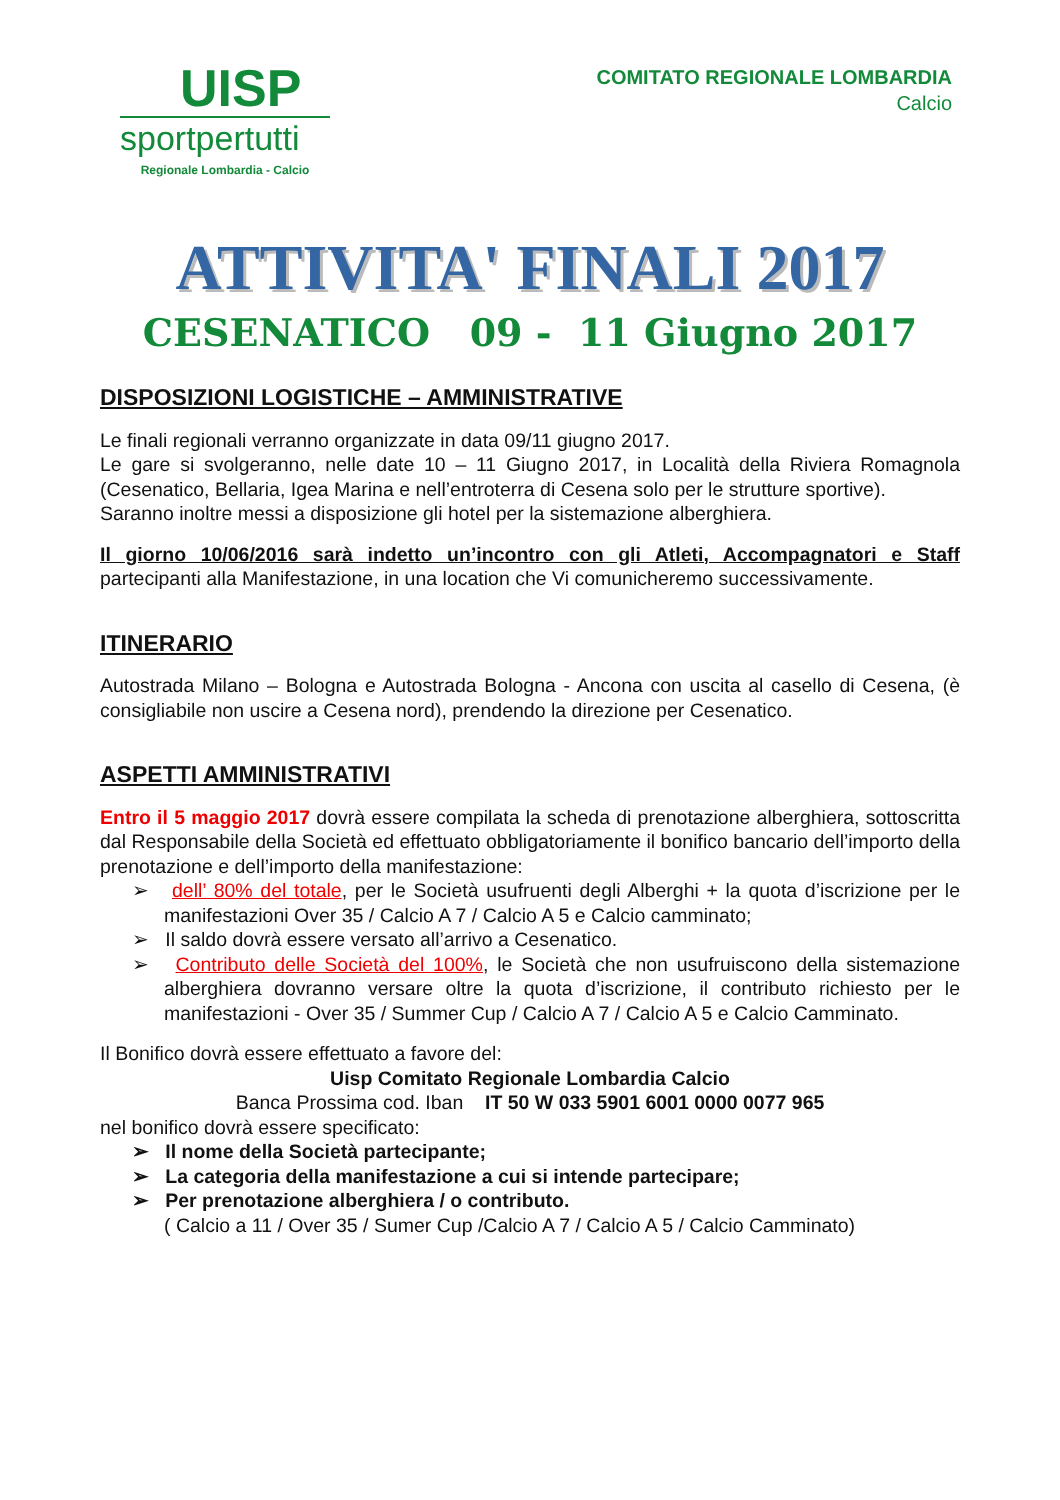UISP
sportpertutti
Regionale Lombardia - Calcio
COMITATO REGIONALE LOMBARDIA
Calcio
ATTIVITA' FINALI 2017
CESENATICO 09 - 11 Giugno 2017
DISPOSIZIONI LOGISTICHE – AMMINISTRATIVE
Le finali regionali verranno organizzate in data 09/11 giugno 2017.
Le gare si svolgeranno, nelle date 10 – 11 Giugno 2017, in Località della Riviera Romagnola (Cesenatico, Bellaria, Igea Marina e nell’entroterra di Cesena solo per le strutture sportive).
Saranno inoltre messi a disposizione gli hotel per la sistemazione alberghiera.
Il giorno 10/06/2016 sarà indetto un’incontro con gli Atleti, Accompagnatori e Staff partecipanti alla Manifestazione, in una location che Vi comunicheremo successivamente.
ITINERARIO
Autostrada Milano – Bologna e Autostrada Bologna - Ancona con uscita al casello di Cesena, (è consigliabile non uscire a Cesena nord), prendendo la direzione per Cesenatico.
ASPETTI AMMINISTRATIVI
Entro il 5 maggio 2017 dovrà essere compilata la scheda di prenotazione alberghiera, sottoscritta dal Responsabile della Società ed effettuato obbligatoriamente il bonifico bancario dell’importo della prenotazione e dell’importo della manifestazione:
➢ dell’ 80% del totale, per le Società usufruenti degli Alberghi + la quota d’iscrizione per le manifestazioni Over 35 / Calcio A 7 / Calcio A 5 e Calcio camminato;
➢ Il saldo dovrà essere versato all’arrivo a Cesenatico.
➢ Contributo delle Società del 100%, le Società che non usufruiscono della sistemazione alberghiera dovranno versare oltre la quota d’iscrizione, il contributo richiesto per le manifestazioni - Over 35 / Summer Cup / Calcio A 7 / Calcio A 5 e Calcio Camminato.
Il Bonifico dovrà essere effettuato a favore del:
Uisp Comitato Regionale Lombardia Calcio
Banca Prossima cod. Iban IT 50 W 033 5901 6001 0000 0077 965
nel bonifico dovrà essere specificato:
➢ Il nome della Società partecipante;
➢ La categoria della manifestazione a cui si intende partecipare;
➢ Per prenotazione alberghiera / o contributo.
( Calcio a 11 / Over 35 / Sumer Cup /Calcio A 7 / Calcio A 5 / Calcio Camminato)